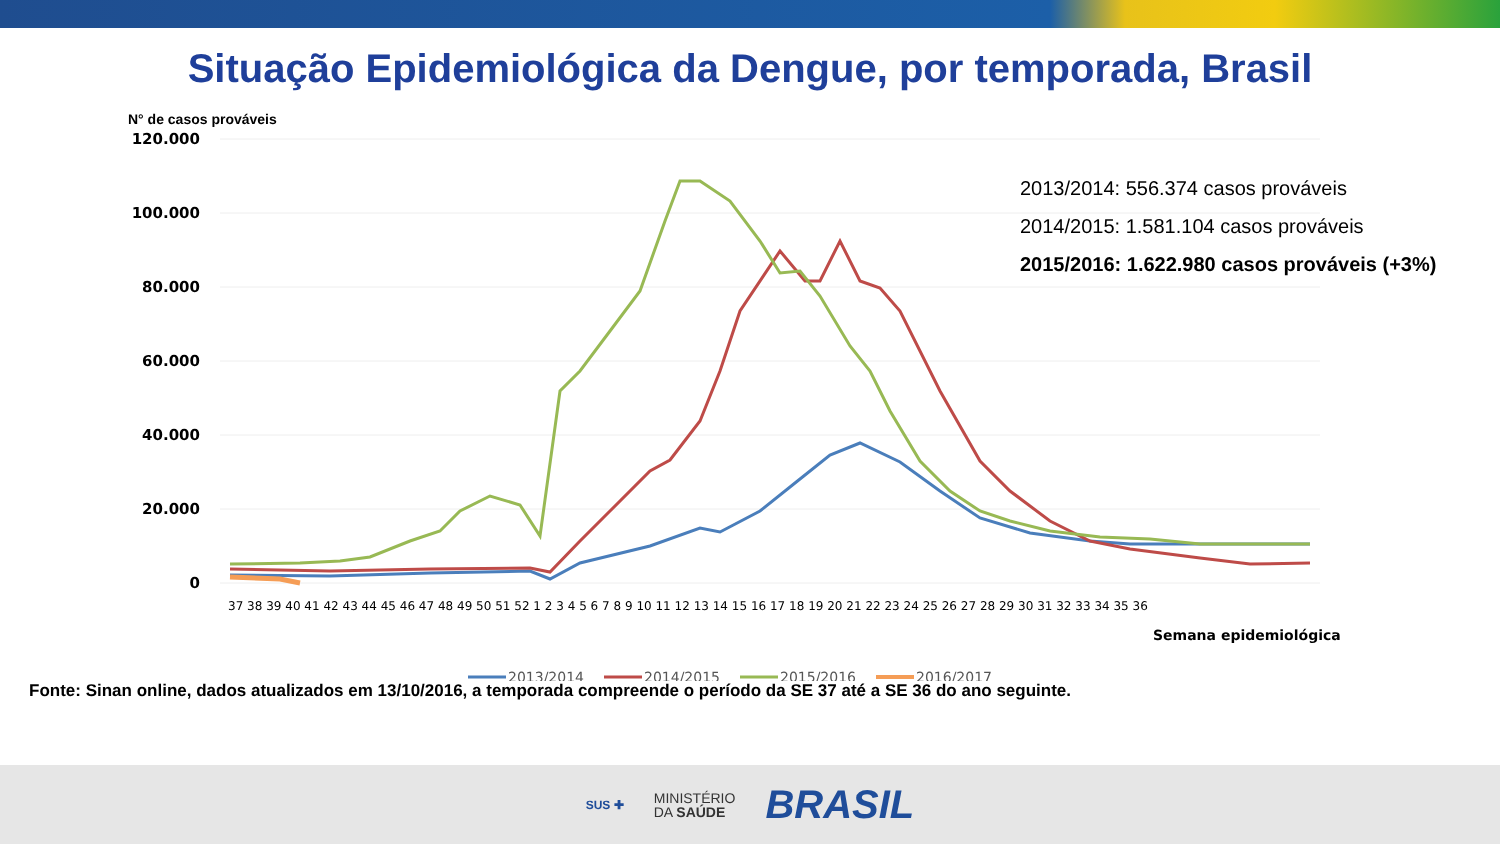Situação Epidemiológica da Dengue, por temporada, Brasil
N° de casos prováveis
2013/2014: 556.374 casos prováveis
2014/2015: 1.581.104 casos prováveis
2015/2016: 1.622.980 casos prováveis (+3%)
120.000
100.000
80.000
60.000
40.000
20.000
0
37 38 39 40 41 42 43 44 45 46 47 48 49 50 51 52 1 2 3 4 5 6 7 8 9 10 11 12 13 14 15 16 17 18 19 20 21 22 23 24 25 26 27 28 29 30 31 32 33 34 35 36
Semana epidemiológica
2013/2014
2014/2015
2015/2016
2016/2017
Fonte: Sinan online, dados atualizados em 13/10/2016, a temporada compreende o período da SE 37 até a SE 36 do ano seguinte.
SUS ✚ MINISTÉRIO
DA SAÚDE BRASIL